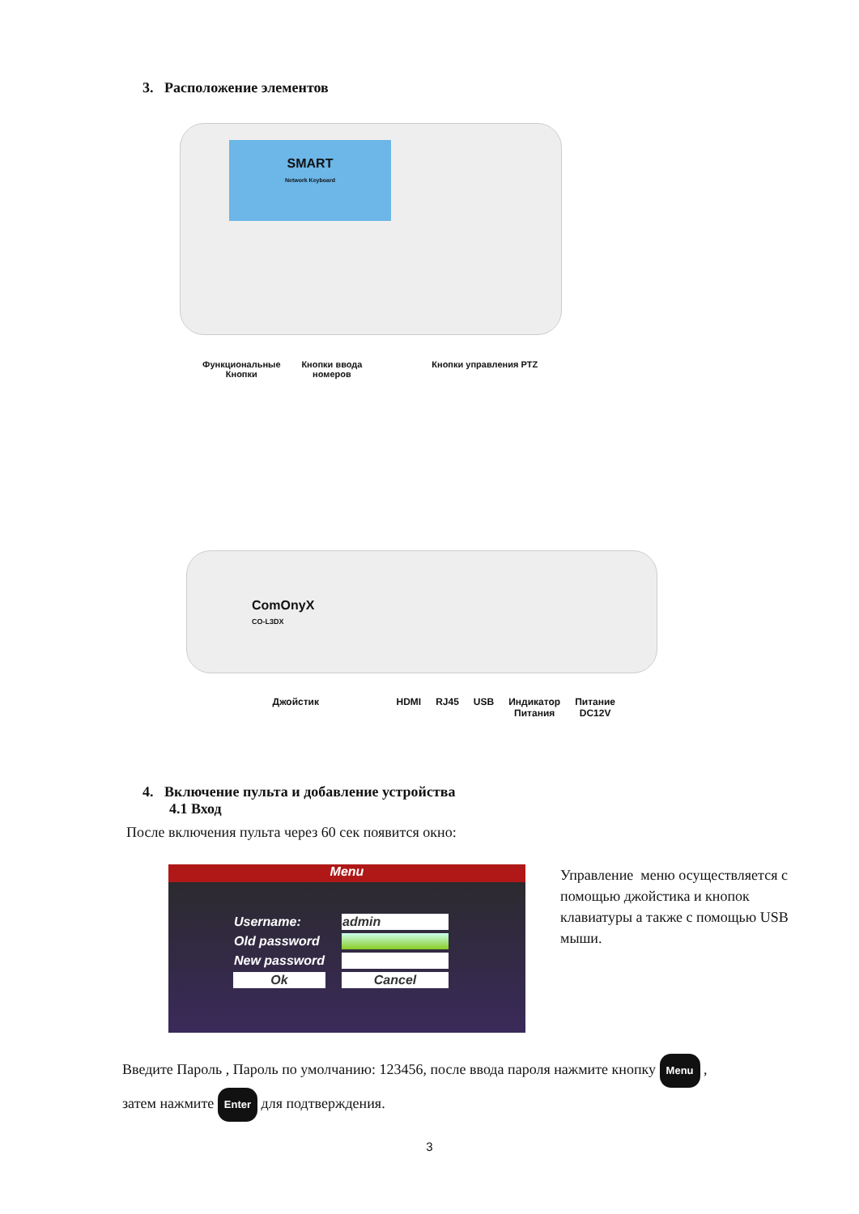3. Расположение элементов
SMART
Network Keyboard
Функциональные
Кнопки Кнопки ввода
номеров Кнопки управления PTZ
ComOnyX
CO-L3DX
Джойстик HDMI RJ45 USB Индикатор
Питания Питание
DC12V
4. Включение пульта и добавление устройства
4.1 Вход
После включения пульта через 60 сек появится окно:
Menu
| Username: | admin |
| Old password | |
| New password | |
| Ok | Cancel |
Управление меню осуществляется с помощью джойстика и кнопок клавиатуры а также с помощью USB мыши.
Введите Пароль , Пароль по умолчанию: 123456, после ввода пароля нажмите кнопку Menu ,
затем нажмите Enter для подтверждения.
3